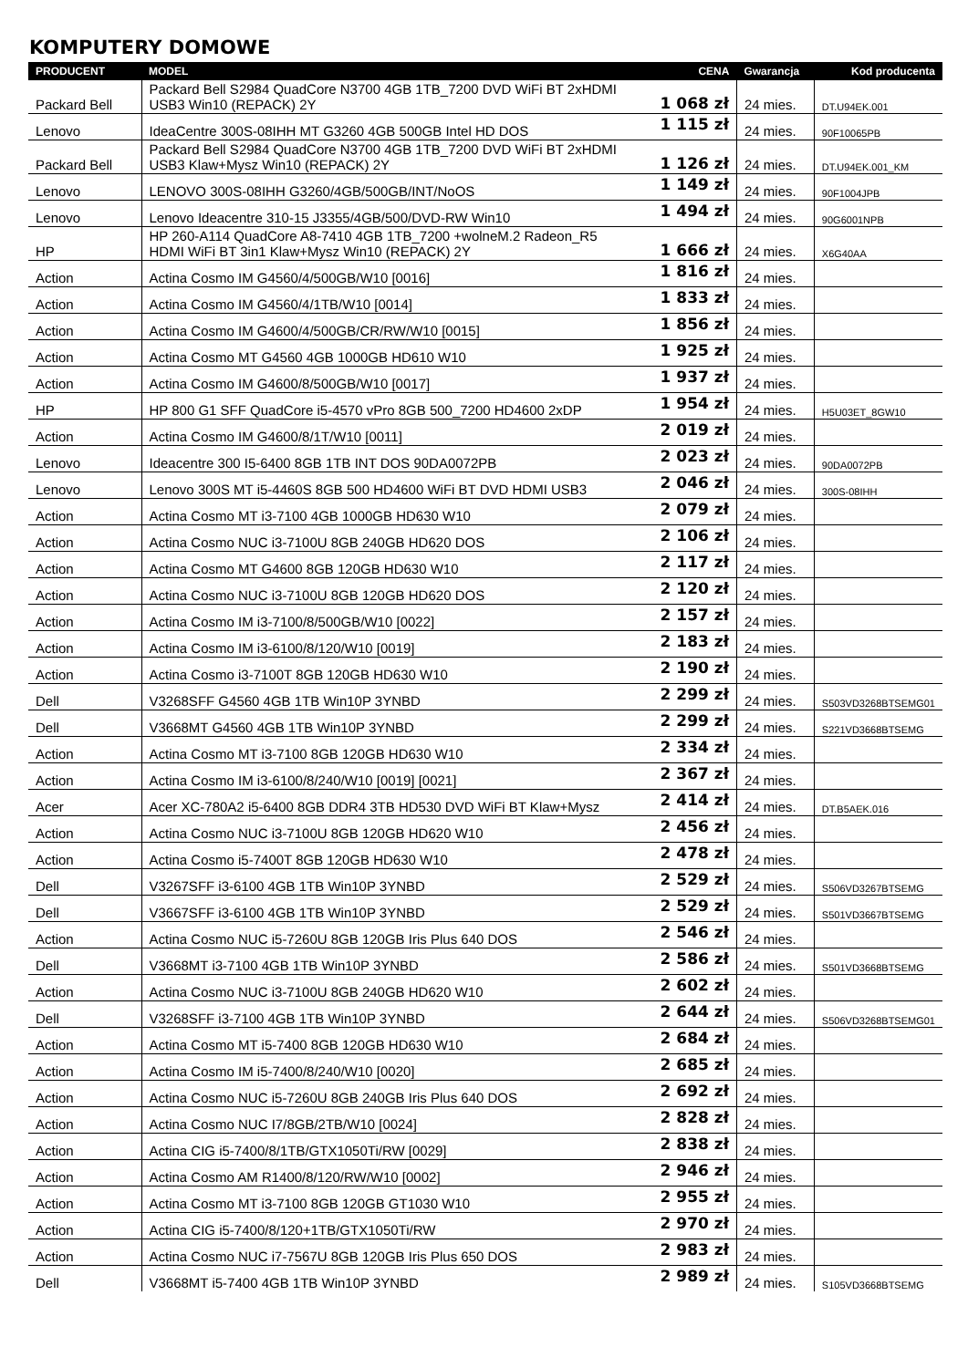KOMPUTERY DOMOWE
| PRODUCENT | MODEL | CENA | Gwarancja | Kod producenta |
| --- | --- | --- | --- | --- |
| Packard Bell | Packard Bell S2984 QuadCore N3700 4GB 1TB_7200 DVD WiFi BT 2xHDMI USB3 Win10 (REPACK) 2Y | 1 068 zł | 24 mies. | DT.U94EK.001 |
| Lenovo | IdeaCentre 300S-08IHH MT G3260 4GB 500GB Intel HD DOS | 1 115 zł | 24 mies. | 90F10065PB |
| Packard Bell | Packard Bell S2984 QuadCore N3700 4GB 1TB_7200 DVD WiFi BT 2xHDMI USB3 Klaw+Mysz Win10 (REPACK) 2Y | 1 126 zł | 24 mies. | DT.U94EK.001_KM |
| Lenovo | LENOVO 300S-08IHH G3260/4GB/500GB/INT/NoOS | 1 149 zł | 24 mies. | 90F1004JPB |
| Lenovo | Lenovo Ideacentre 310-15 J3355/4GB/500/DVD-RW Win10 | 1 494 zł | 24 mies. | 90G6001NPB |
| HP | HP 260-A114 QuadCore A8-7410 4GB 1TB_7200 +wolneM.2 Radeon_R5 HDMI WiFi BT 3in1 Klaw+Mysz Win10 (REPACK) 2Y | 1 666 zł | 24 mies. | X6G40AA |
| Action | Actina Cosmo IM G4560/4/500GB/W10 [0016] | 1 816 zł | 24 mies. | |
| Action | Actina Cosmo IM G4560/4/1TB/W10 [0014] | 1 833 zł | 24 mies. | |
| Action | Actina Cosmo IM G4600/4/500GB/CR/RW/W10 [0015] | 1 856 zł | 24 mies. | |
| Action | Actina Cosmo MT G4560 4GB 1000GB HD610 W10 | 1 925 zł | 24 mies. | |
| Action | Actina Cosmo IM G4600/8/500GB/W10 [0017] | 1 937 zł | 24 mies. | |
| HP | HP 800 G1 SFF QuadCore i5-4570 vPro 8GB 500_7200 HD4600 2xDP | 1 954 zł | 24 mies. | H5U03ET_8GW10 |
| Action | Actina Cosmo IM G4600/8/1T/W10 [0011] | 2 019 zł | 24 mies. | |
| Lenovo | Ideacentre 300 I5-6400 8GB 1TB INT DOS 90DA0072PB | 2 023 zł | 24 mies. | 90DA0072PB |
| Lenovo | Lenovo 300S MT i5-4460S 8GB 500 HD4600 WiFi BT DVD HDMI USB3 | 2 046 zł | 24 mies. | 300S-08IHH |
| Action | Actina Cosmo MT i3-7100 4GB 1000GB HD630 W10 | 2 079 zł | 24 mies. | |
| Action | Actina Cosmo NUC i3-7100U 8GB 240GB HD620 DOS | 2 106 zł | 24 mies. | |
| Action | Actina Cosmo MT G4600 8GB 120GB HD630 W10 | 2 117 zł | 24 mies. | |
| Action | Actina Cosmo NUC i3-7100U 8GB 120GB HD620 DOS | 2 120 zł | 24 mies. | |
| Action | Actina Cosmo IM i3-7100/8/500GB/W10 [0022] | 2 157 zł | 24 mies. | |
| Action | Actina Cosmo IM i3-6100/8/120/W10 [0019] | 2 183 zł | 24 mies. | |
| Action | Actina Cosmo i3-7100T 8GB 120GB HD630 W10 | 2 190 zł | 24 mies. | |
| Dell | V3268SFF G4560 4GB 1TB Win10P 3YNBD | 2 299 zł | 24 mies. | S503VD3268BTSEMG01 |
| Dell | V3668MT G4560 4GB 1TB Win10P 3YNBD | 2 299 zł | 24 mies. | S221VD3668BTSEMG |
| Action | Actina Cosmo MT i3-7100 8GB 120GB HD630 W10 | 2 334 zł | 24 mies. | |
| Action | Actina Cosmo IM i3-6100/8/240/W10 [0019] [0021] | 2 367 zł | 24 mies. | |
| Acer | Acer XC-780A2 i5-6400 8GB DDR4 3TB HD530 DVD WiFi BT Klaw+Mysz | 2 414 zł | 24 mies. | DT.B5AEK.016 |
| Action | Actina Cosmo NUC i3-7100U 8GB 120GB HD620 W10 | 2 456 zł | 24 mies. | |
| Action | Actina Cosmo i5-7400T 8GB 120GB HD630 W10 | 2 478 zł | 24 mies. | |
| Dell | V3267SFF i3-6100 4GB 1TB Win10P 3YNBD | 2 529 zł | 24 mies. | S506VD3267BTSEMG |
| Dell | V3667SFF i3-6100 4GB 1TB Win10P 3YNBD | 2 529 zł | 24 mies. | S501VD3667BTSEMG |
| Action | Actina Cosmo NUC i5-7260U 8GB 120GB Iris Plus 640 DOS | 2 546 zł | 24 mies. | |
| Dell | V3668MT i3-7100 4GB 1TB Win10P 3YNBD | 2 586 zł | 24 mies. | S501VD3668BTSEMG |
| Action | Actina Cosmo NUC i3-7100U 8GB 240GB HD620 W10 | 2 602 zł | 24 mies. | |
| Dell | V3268SFF i3-7100 4GB 1TB Win10P 3YNBD | 2 644 zł | 24 mies. | S506VD3268BTSEMG01 |
| Action | Actina Cosmo MT i5-7400 8GB 120GB HD630 W10 | 2 684 zł | 24 mies. | |
| Action | Actina Cosmo IM i5-7400/8/240/W10 [0020] | 2 685 zł | 24 mies. | |
| Action | Actina Cosmo NUC i5-7260U 8GB 240GB Iris Plus 640 DOS | 2 692 zł | 24 mies. | |
| Action | Actina Cosmo NUC I7/8GB/2TB/W10 [0024] | 2 828 zł | 24 mies. | |
| Action | Actina CIG i5-7400/8/1TB/GTX1050Ti/RW [0029] | 2 838 zł | 24 mies. | |
| Action | Actina Cosmo AM R1400/8/120/RW/W10 [0002] | 2 946 zł | 24 mies. | |
| Action | Actina Cosmo MT i3-7100 8GB 120GB GT1030 W10 | 2 955 zł | 24 mies. | |
| Action | Actina CIG i5-7400/8/120+1TB/GTX1050Ti/RW | 2 970 zł | 24 mies. | |
| Action | Actina Cosmo NUC i7-7567U 8GB 120GB Iris Plus 650 DOS | 2 983 zł | 24 mies. | |
| Dell | V3668MT i5-7400 4GB 1TB Win10P 3YNBD | 2 989 zł | 24 mies. | S105VD3668BTSEMG |